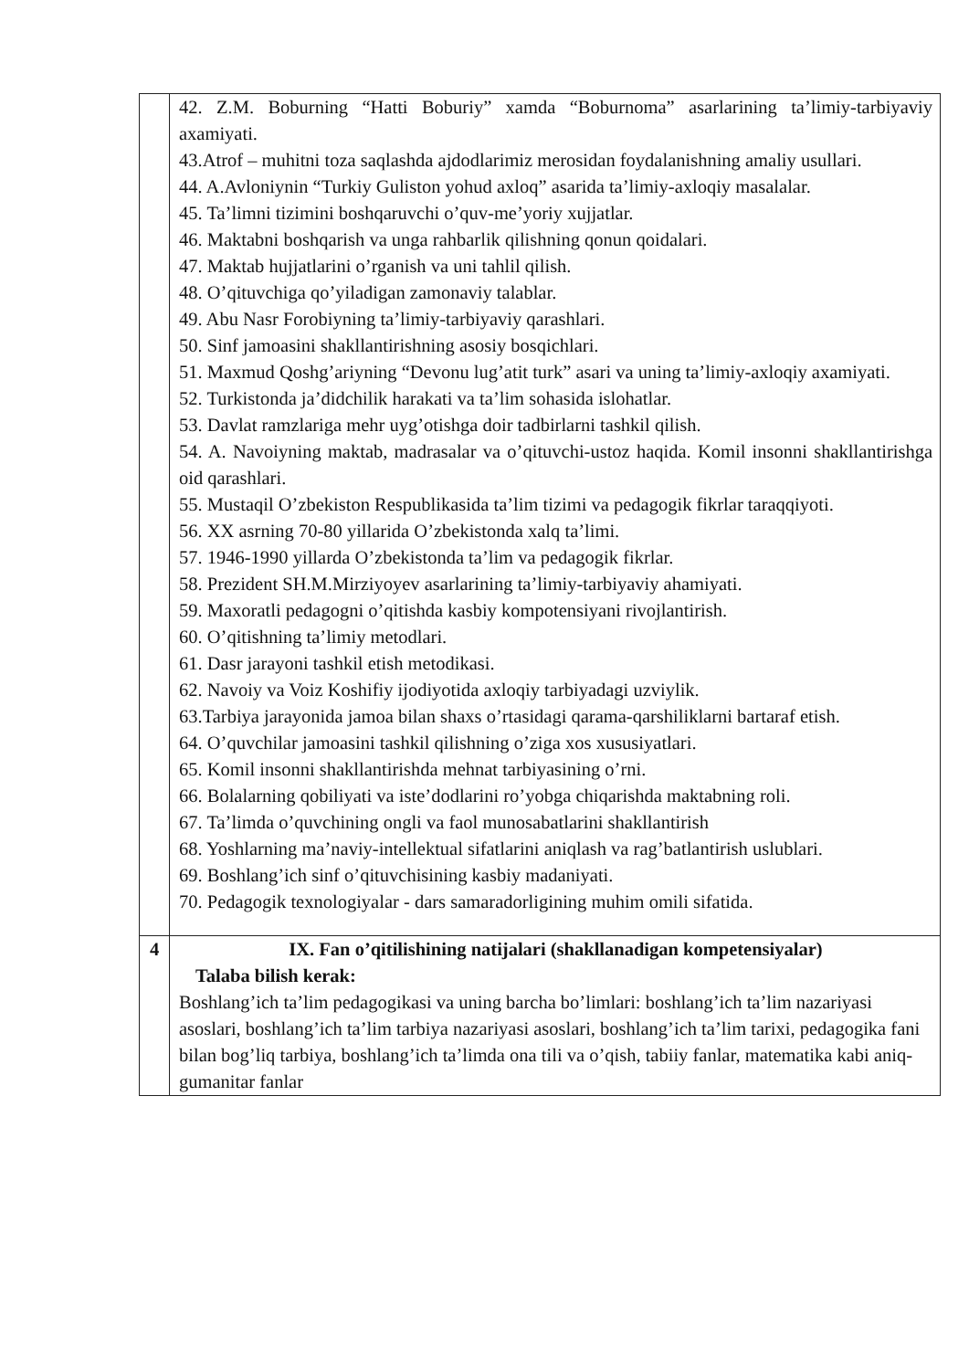| | 42. Z.M. Boburning “Hatti Boburiy” xamda “Boburnoma” asarlarining ta’limiy-tarbiyaviy axamiyati. 43.Atrof – muhitni toza saqlashda ajdodlarimiz merosidan foydalanishning amaliy usullari. 44. A.Avloniynin “Turkiy Guliston yohud axloq” asarida ta’limiy-axloqiy masalalar. 45. Ta’limni tizimini boshqaruvchi o’quv-me’yoriy xujjatlar. 46. Maktabni boshqarish va unga rahbarlik qilishning qonun qoidalari. 47. Maktab hujjatlarini o’rganish va uni tahlil qilish. 48. O’qituvchiga qo’yiladigan zamonaviy talablar. 49. Abu Nasr Forobiyning ta’limiy-tarbiyaviy qarashlari. 50. Sinf jamoasini shakllantirishning asosiy bosqichlari. 51. Maxmud Qoshg’ariyning “Devonu lug’atit turk” asari va uning ta’limiy-axloqiy axamiyati. 52. Turkistonda ja’didchilik harakati va ta’lim sohasida islohatlar. 53. Davlat ramzlariga mehr uyg’otishga doir tadbirlarni tashkil qilish. 54. A. Navoiyning maktab, madrasalar va o’qituvchi-ustoz haqida. Komil insonni shakllantirishga oid qarashlari. 55. Mustaqil O’zbekiston Respublikasida ta’lim tizimi va pedagogik fikrlar taraqqiyoti. 56. XX asrning 70-80 yillarida O’zbekistonda xalq ta’limi. 57. 1946-1990 yillarda O’zbekistonda ta’lim va pedagogik fikrlar. 58. Prezident SH.M.Mirziyoyev asarlarining ta’limiy-tarbiyaviy ahamiyati. 59. Maxoratli pedagogni o’qitishda kasbiy kompotensiyani rivojlantirish. 60. O’qitishning ta’limiy metodlari. 61. Dasr jarayoni tashkil etish metodikasi. 62. Navoiy va Voiz Koshifiy ijodiyotida axloqiy tarbiyadagi uzviylik. 63.Tarbiya jarayonida jamoa bilan shaxs o’rtasidagi qarama-qarshiliklarni bartaraf etish. 64. O’quvchilar jamoasini tashkil qilishning o’ziga xos xususiyatlari. 65. Komil insonni shakllantirishda mehnat tarbiyasining o’rni. 66. Bolalarning qobiliyati va iste’dodlarini ro’yobga chiqarishda maktabning roli. 67. Ta’limda o’quvchining ongli va faol munosabatlarini shakllantirish 68. Yoshlarning ma’naviy-intellektual sifatlarini aniqlash va rag’batlantirish uslublari. 69. Boshlang’ich sinf o’qituvchisining kasbiy madaniyati. 70. Pedagogik texnologiyalar - dars samaradorligining muhim omili sifatida. |
| 4 | IX. Fan o’qitilishining natijalari (shakllanadigan kompetensiyalar) Talaba bilish kerak: Boshlang’ich ta’lim pedagogikasi va uning barcha bo’limlari: boshlang’ich ta’lim nazariyasi asoslari, boshlang’ich ta’lim tarbiya nazariyasi asoslari, boshlang’ich ta’lim tarixi, pedagogika fani bilan bog’liq tarbiya, boshlang’ich ta’limda ona tili va o’qish, tabiiy fanlar, matematika kabi aniq-gumanitar fanlar |